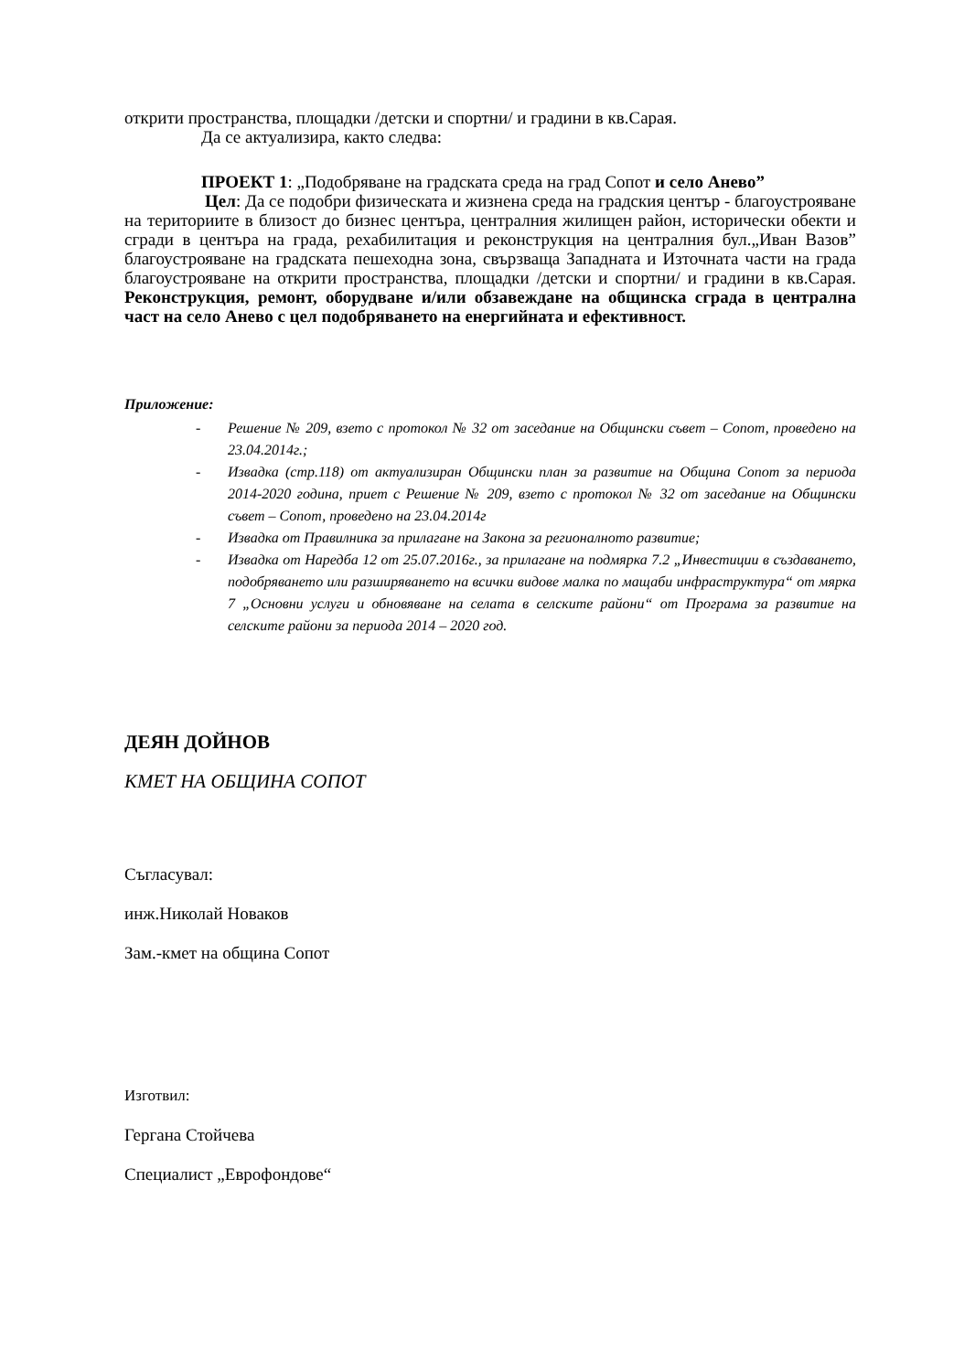открити пространства, площадки /детски и спортни/ и градини в кв.Сарая.
Да се актуализира, както следва:
ПРОЕКТ 1: „Подобряване на градската среда на град Сопот и село Анево”
Цел: Да се подобри физическата и жизнена среда на градския център - благоустрояване на териториите в близост до бизнес центъра, централния жилищен район, исторически обекти и сгради в центъра на града, рехабилитация и реконструкция на централния бул.„Иван Вазов” благоустрояване на градската пешеходна зона, свързваща Западната и Източната части на града благоустрояване на открити пространства, площадки /детски и спортни/ и градини в кв.Сарая. Реконструкция, ремонт, оборудване и/или обзавеждане на общинска сграда в централна част на село Анево с цел подобряването на енергийната и ефективност.
Приложение:
- Решение № 209, взето с протокол № 32 от заседание на Общински съвет – Сопот, проведено на 23.04.2014г.;
- Извадка (стр.118) от актуализиран Общински план за развитие на Община Сопот за периода 2014-2020 година, приет с Решение № 209, взето с протокол № 32 от заседание на Общински съвет – Сопот, проведено на 23.04.2014г
- Извадка от Правилника за прилагане на Закона за регионалното развитие;
- Извадка от Наредба 12 от 25.07.2016г., за прилагане на подмярка 7.2 „Инвестиции в създаването, подобряването или разширяването на всички видове малка по мащаби инфраструктура“ от мярка 7 „Основни услуги и обновяване на селата в селските райони“ от Програма за развитие на селските райони за периода 2014 – 2020 год.
ДЕЯН ДОЙНОВ
КМЕТ НА ОБЩИНА СОПОТ
Съгласувал:
инж.Николай Новаков
Зам.-кмет на община Сопот
Изготвил:
Гергана Стойчева
Специалист „Еврофондове“